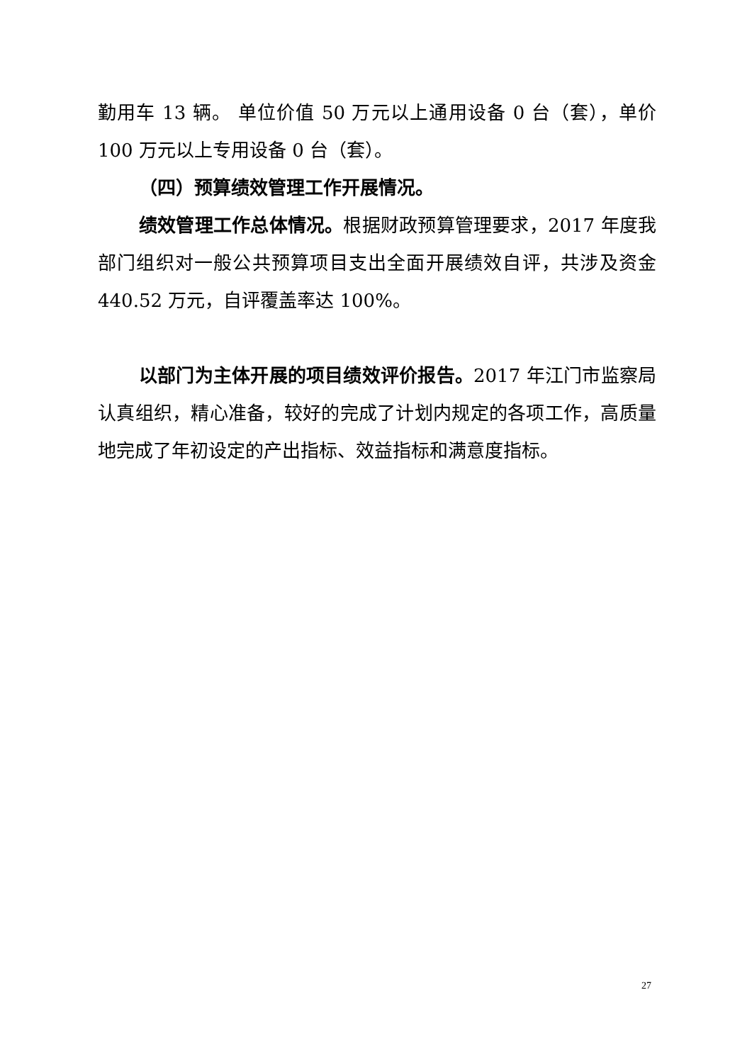勤用车 13 辆。 单位价值 50 万元以上通用设备 0 台（套），单价 100 万元以上专用设备 0 台（套）。
（四）预算绩效管理工作开展情况。
绩效管理工作总体情况。根据财政预算管理要求，2017 年度我部门组织对一般公共预算项目支出全面开展绩效自评，共涉及资金 440.52 万元，自评覆盖率达 100%。
以部门为主体开展的项目绩效评价报告。2017 年江门市监察局认真组织，精心准备，较好的完成了计划内规定的各项工作，高质量地完成了年初设定的产出指标、效益指标和满意度指标。
27